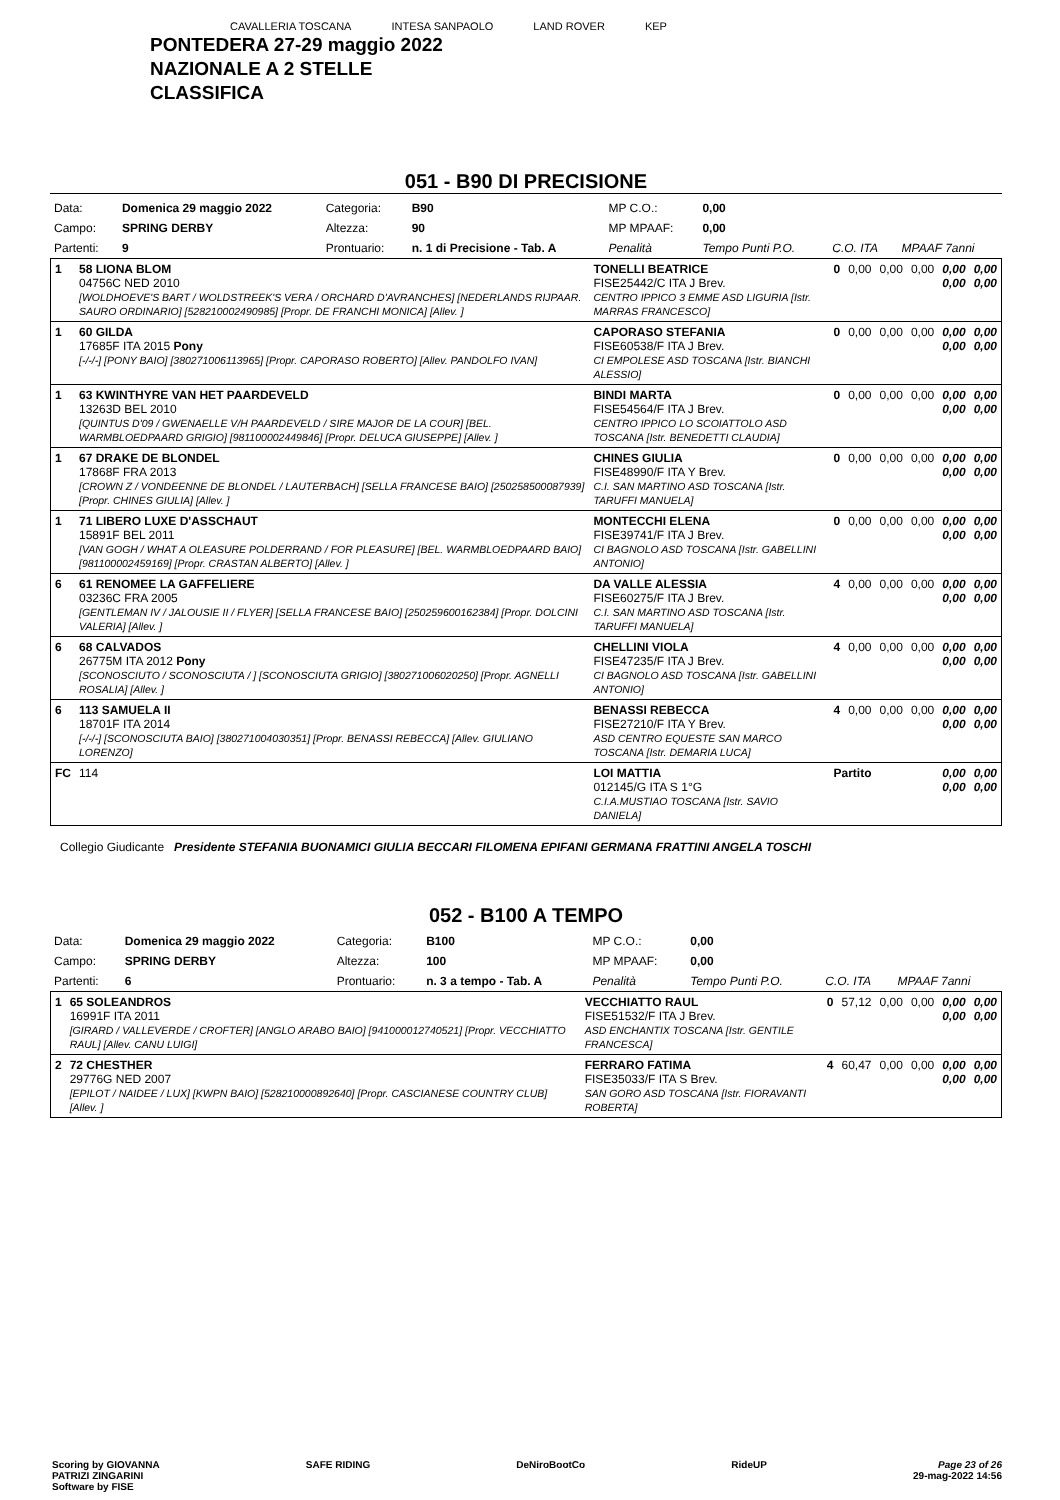CAVALLERIA TOSCANA INTESA SANPAOLO LAND ROVER KEP
PONTEDERA 27-29 maggio 2022
NAZIONALE A 2 STELLE
CLASSIFICA
051 - B90 DI PRECISIONE
| Data: | Domenica 29 maggio 2022 | Categoria: | B90 | MP C.O.: | 0,00 | | |
| Campo: | SPRING DERBY | Altezza: | 90 | MP MPAAF: | 0,00 | | |
| Partenti: | 9 | Prontuario: | n. 1 di Precisione - Tab. A | Penalità | Tempo Punti P.O. | C.O. ITA | MPAAF 7anni |
| 1 | 58 LIONA BLOM 04756C NED 2010 [WOLDHOEVE'S BART / WOLDSTREEK'S VERA / ORCHARD D'AVRANCHES] [NEDERLANDS RIJPAAR. SAURO ORDINARIO] [528210002490985] [Propr. DE FRANCHI MONICA] [Allev. ] | TONELLI BEATRICE FISE25442/C ITA J Brev. CENTRO IPPICO 3 EMME ASD LIGURIA [Istr. MARRAS FRANCESCO] | 0 | 0,00 | 0,00 | 0,00 | 0,00 0,00 | 0,00 0,00 |
| 1 | 60 GILDA 17685F ITA 2015 Pony [-/-/-] [PONY BAIO] [380271006113965] [Propr. CAPORASO ROBERTO] [Allev. PANDOLFO IVAN] | CAPORASO STEFANIA FISE60538/F ITA J Brev. CI EMPOLESE ASD TOSCANA [Istr. BIANCHI ALESSIO] | 0 | 0,00 | 0,00 | 0,00 | 0,00 0,00 | 0,00 0,00 |
| 1 | 63 KWINTHYRE VAN HET PAARDEVELD 13263D BEL 2010 [QUINTUS D'09 / GWENAELLE V/H PAARDEVELD / SIRE MAJOR DE LA COUR] [BEL. WARMBLOEDPAARD GRIGIO] [981100002449846] [Propr. DELUCA GIUSEPPE] [Allev. ] | BINDI MARTA FISE54564/F ITA J Brev. CENTRO IPPICO LO SCOIATTOLO ASD TOSCANA [Istr. BENEDETTI CLAUDIA] | 0 | 0,00 | 0,00 | 0,00 | 0,00 0,00 | 0,00 0,00 |
| 1 | 67 DRAKE DE BLONDEL 17868F FRA 2013 [CROWN Z / VONDEENNE DE BLONDEL / LAUTERBACH] [SELLA FRANCESE BAIO] [250258500087939] [Propr. CHINES GIULIA] [Allev. ] | CHINES GIULIA FISE48990/F ITA Y Brev. C.I. SAN MARTINO ASD TOSCANA [Istr. TARUFFI MANUELA] | 0 | 0,00 | 0,00 | 0,00 | 0,00 0,00 | 0,00 0,00 |
| 1 | 71 LIBERO LUXE D'ASSCHAUT 15891F BEL 2011 [VAN GOGH / WHAT A OLEASURE POLDERRAND / FOR PLEASURE] [BEL. WARMBLOEDPAARD BAIO] [981100002459169] [Propr. CRASTAN ALBERTO] [Allev. ] | MONTECCHI ELENA FISE39741/F ITA J Brev. CI BAGNOLO ASD TOSCANA [Istr. GABELLINI ANTONIO] | 0 | 0,00 | 0,00 | 0,00 | 0,00 0,00 | 0,00 0,00 |
| 6 | 61 RENOMEE LA GAFFELIERE 03236C FRA 2005 [GENTLEMAN IV / JALOUSIE II / FLYER] [SELLA FRANCESE BAIO] [250259600162384] [Propr. DOLCINI VALERIA] [Allev. ] | DA VALLE ALESSIA FISE60275/F ITA J Brev. C.I. SAN MARTINO ASD TOSCANA [Istr. TARUFFI MANUELA] | 4 | 0,00 | 0,00 | 0,00 | 0,00 0,00 | 0,00 0,00 |
| 6 | 68 CALVADOS 26775M ITA 2012 Pony [SCONOSCIUTO / SCONOSCIUTA / ] [SCONOSCIUTA GRIGIO] [380271006020250] [Propr. AGNELLI ROSALIA] [Allev. ] | CHELLINI VIOLA FISE47235/F ITA J Brev. CI BAGNOLO ASD TOSCANA [Istr. GABELLINI ANTONIO] | 4 | 0,00 | 0,00 | 0,00 | 0,00 0,00 | 0,00 0,00 |
| 6 | 113 SAMUELA II 18701F ITA 2014 [-/-/-] [SCONOSCIUTA BAIO] [380271004030351] [Propr. BENASSI REBECCA] [Allev. GIULIANO LORENZO] | BENASSI REBECCA FISE27210/F ITA Y Brev. ASD CENTRO EQUESTE SAN MARCO TOSCANA [Istr. DEMARIA LUCA] | 4 | 0,00 | 0,00 | 0,00 | 0,00 0,00 | 0,00 0,00 |
| FC | 114 | LOI MATTIA 012145/G ITA S 1°G C.I.A.MUSTIAO TOSCANA [Istr. SAVIO DANIELA] | Partito | | | | 0,00 0,00 | 0,00 0,00 |
Collegio Giudicante Presidente STEFANIA BUONAMICI GIULIA BECCARI FILOMENA EPIFANI GERMANA FRATTINI ANGELA TOSCHI
052 - B100 A TEMPO
| Data: | Domenica 29 maggio 2022 | Categoria: | B100 | MP C.O.: | 0,00 | | |
| Campo: | SPRING DERBY | Altezza: | 100 | MP MPAAF: | 0,00 | | |
| Partenti: | 6 | Prontuario: | n. 3 a tempo - Tab. A | Penalità | Tempo Punti P.O. | C.O. ITA | MPAAF 7anni |
| 1 | 65 SOLEANDROS 16991F ITA 2011 [GIRARD / VALLEVERDE / CROFTER] [ANGLO ARABO BAIO] [941000012740521] [Propr. VECCHIATTO RAUL] [Allev. CANU LUIGI] | VECCHIATTO RAUL FISE51532/F ITA J Brev. ASD ENCHANTIX TOSCANA [Istr. GENTILE FRANCESCA] | 0 | 57,12 | 0,00 | 0,00 | 0,00 0,00 | 0,00 0,00 |
| 2 | 72 CHESTHER 29776G NED 2007 [EPILOT / NAIDEE / LUX] [KWPN BAIO] [528210000892640] [Propr. CASCIANESE COUNTRY CLUB] [Allev. ] | FERRARO FATIMA FISE35033/F ITA S Brev. SAN GORO ASD TOSCANA [Istr. FIORAVANTI ROBERTA] | 4 | 60,47 | 0,00 | 0,00 | 0,00 0,00 | 0,00 0,00 |
Scoring by GIOVANNA
PATRIZI ZINGARINI
Software by FISE SAFE RIDING DeNiroBootCo RideUP Page 23 of 26
29-mag-2022 14:56